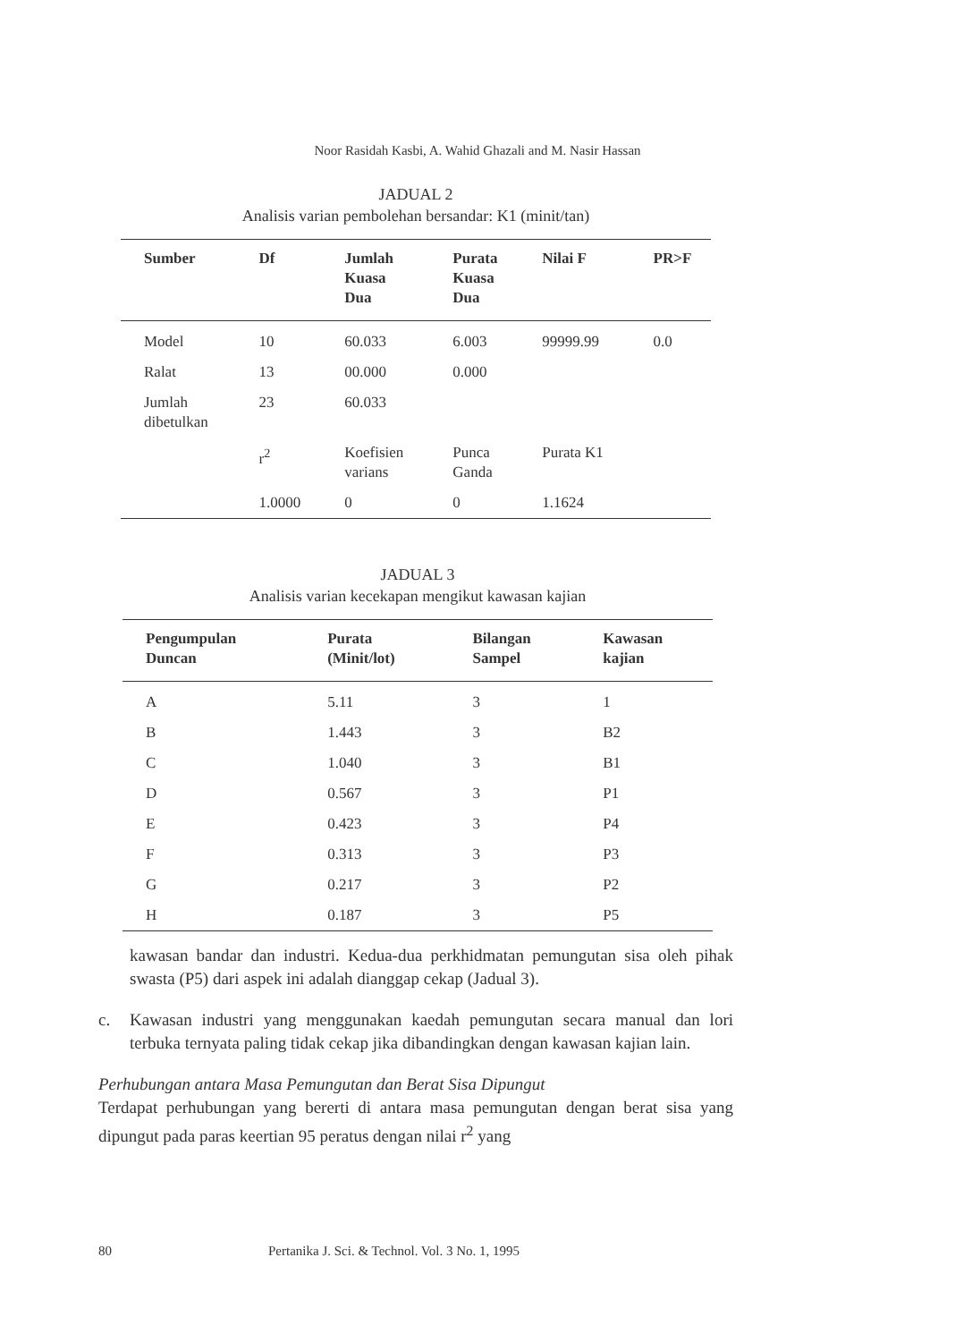Noor Rasidah Kasbi, A. Wahid Ghazali and M. Nasir Hassan
JADUAL 2
Analisis varian pembolehan bersandar: K1 (minit/tan)
| Sumber | Df | Jumlah Kuasa Dua | Purata Kuasa Dua | Nilai F | PR>F |
| --- | --- | --- | --- | --- | --- |
| Model | 10 | 60.033 | 6.003 | 99999.99 | 0.0 |
| Ralat | 13 | 00.000 | 0.000 | | |
| Jumlah dibetulkan | 23 | 60.033 | | | |
| | r<sup>2</sup> | Koefisien varians | Punca Ganda | Purata K1 | |
| | 1.0000 | 0 | 0 | 1.1624 | |
JADUAL 3
Analisis varian kecekapan mengikut kawasan kajian
| Pengumpulan Duncan | Purata (Minit/lot) | Bilangan Sampel | Kawasan kajian |
| --- | --- | --- | --- |
| A | 5.11 | 3 | 1 |
| B | 1.443 | 3 | B2 |
| C | 1.040 | 3 | B1 |
| D | 0.567 | 3 | P1 |
| E | 0.423 | 3 | P4 |
| F | 0.313 | 3 | P3 |
| G | 0.217 | 3 | P2 |
| H | 0.187 | 3 | P5 |
kawasan bandar dan industri. Kedua-dua perkhidmatan pemungutan sisa oleh pihak swasta (P5) dari aspek ini adalah dianggap cekap (Jadual 3).
c. Kawasan industri yang menggunakan kaedah pemungutan secara manual dan lori terbuka ternyata paling tidak cekap jika dibandingkan dengan kawasan kajian lain.
Perhubungan antara Masa Pemungutan dan Berat Sisa Dipungut
Terdapat perhubungan yang bererti di antara masa pemungutan dengan berat sisa yang dipungut pada paras keertian 95 peratus dengan nilai r<sup>2</sup> yang
80 Pertanika J. Sci. & Technol. Vol. 3 No. 1, 1995